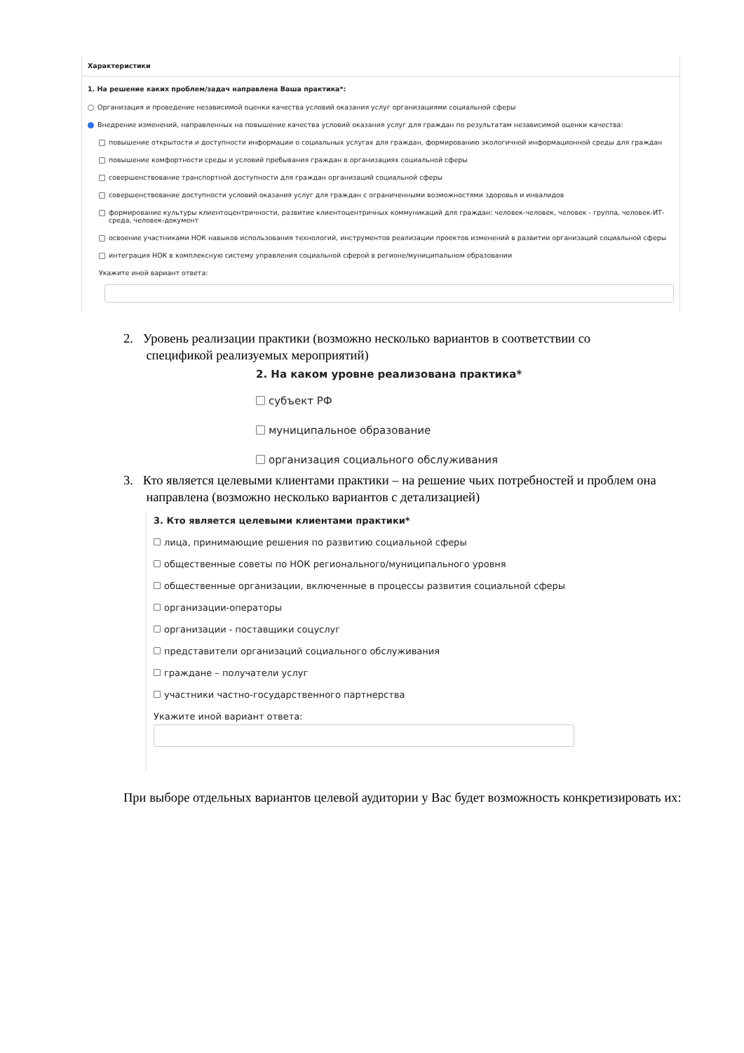Характеристики
1. На решение каких проблем/задач направлена Ваша практика*:
Организация и проведение независимой оценки качества условий оказания услуг организациями социальной сферы
Внедрение изменений, направленных на повышение качества условий оказания услуг для граждан по результатам независимой оценки качества:
повышение открытости и доступности информации о социальных услугах для граждан, формированию экологичной информационной среды для граждан
повышение комфортности среды и условий пребывания граждан в организациях социальной сферы
совершенствование транспортной доступности для граждан организаций социальной сферы
совершенствование доступности условий оказания услуг для граждан с ограниченными возможностями здоровья и инвалидов
формирование культуры клиентоцентричности, развитие клиентоцентричных коммуникаций для граждан: человек-человек, человек - группа, человек-ИТ-среда, человек-документ
освоение участниками НОК навыков использования технологий, инструментов реализации проектов изменений в развитии организаций социальной сферы
интеграция НОК в комплексную систему управления социальной сферой в регионе/муниципальном образовании
Укажите иной вариант ответа:
2. Уровень реализации практики (возможно несколько вариантов в соответствии со
спецификой реализуемых мероприятий)
2. На каком уровне реализована практика*
субъект РФ
муниципальное образование
организация социального обслуживания
3. Кто является целевыми клиентами практики – на решение чьих потребностей и проблем она
направлена (возможно несколько вариантов с детализацией)
3. Кто является целевыми клиентами практики*
лица, принимающие решения по развитию социальной сферы
общественные советы по НОК регионального/муниципального уровня
общественные организации, включенные в процессы развития социальной сферы
организации-операторы
организации - поставщики соцуслуг
представители организаций социального обслуживания
граждане – получатели услуг
участники частно-государственного партнерства
Укажите иной вариант ответа:
При выборе отдельных вариантов целевой аудитории у Вас будет возможность конкретизировать их: